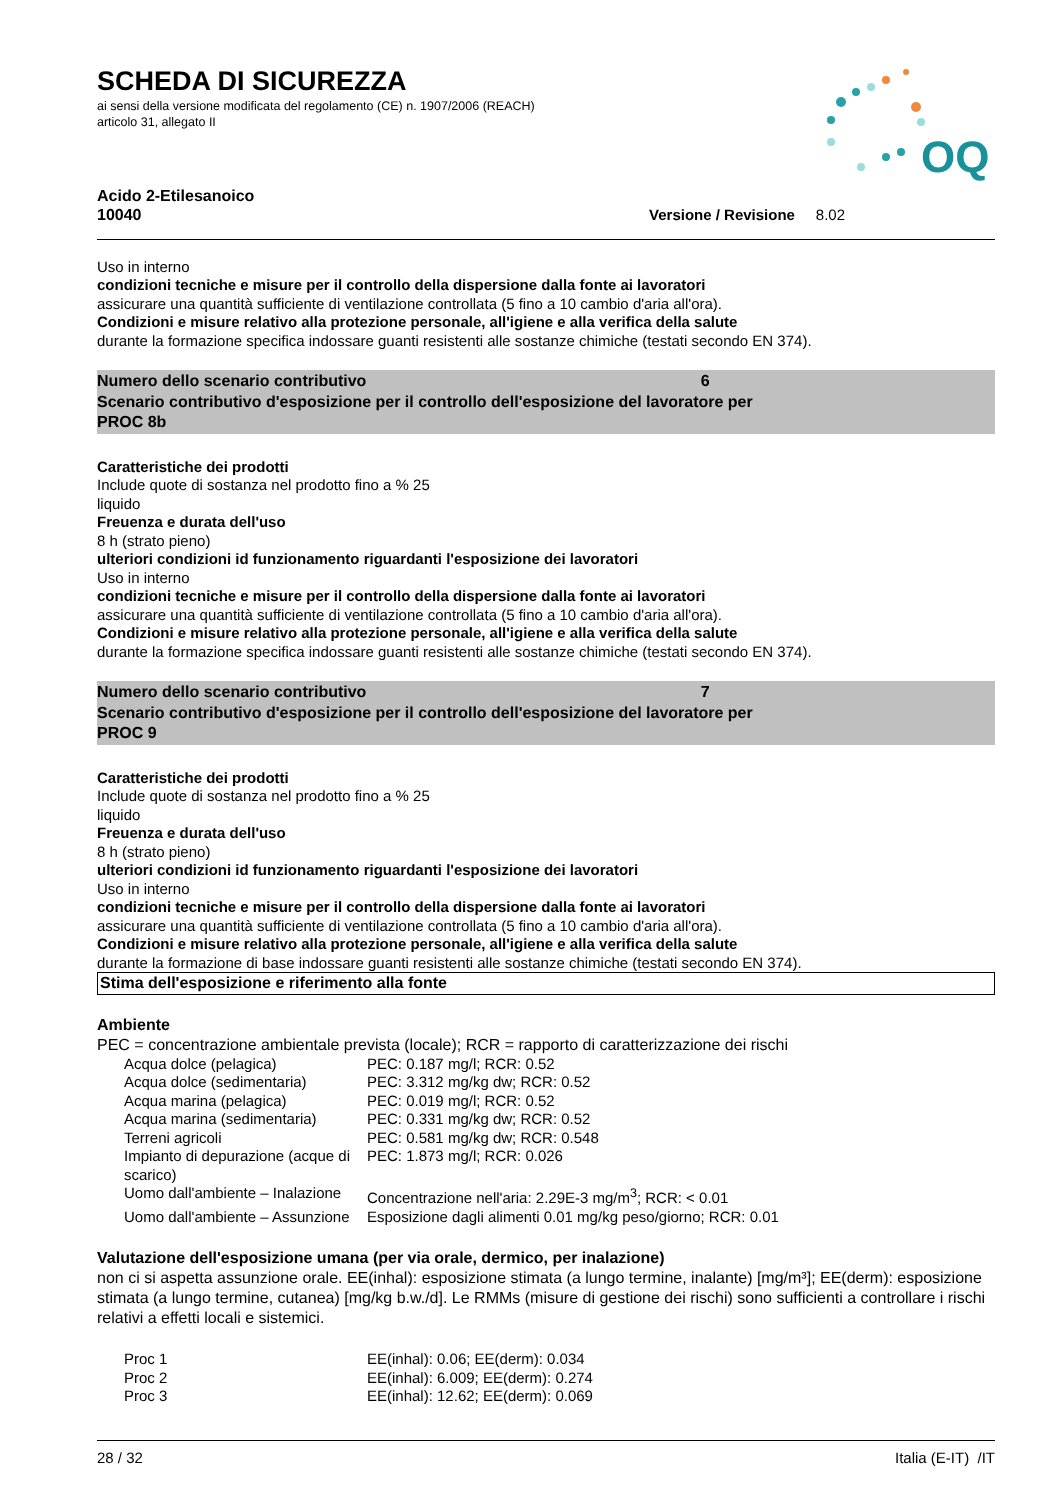OQ
SCHEDA DI SICUREZZA
ai sensi della versione modificata del regolamento (CE) n. 1907/2006 (REACH)
articolo 31, allegato II
Acido 2-Etilesanoico
10040 Versione / Revisione 8.02
Uso in interno
condizioni tecniche e misure per il controllo della dispersione dalla fonte ai lavoratori
assicurare una quantità sufficiente di ventilazione controllata (5 fino a 10 cambio d'aria all'ora).
Condizioni e misure relativo alla protezione personale, all'igiene e alla verifica della salute
durante la formazione specifica indossare guanti resistenti alle sostanze chimiche (testati secondo EN 374).
Numero dello scenario contributivo 6
Scenario contributivo d'esposizione per il controllo dell'esposizione del lavoratore per
PROC 8b
Caratteristiche dei prodotti
Include quote di sostanza nel prodotto fino a % 25
liquido
Freuenza e durata dell'uso
8 h (strato pieno)
ulteriori condizioni id funzionamento riguardanti l'esposizione dei lavoratori
Uso in interno
condizioni tecniche e misure per il controllo della dispersione dalla fonte ai lavoratori
assicurare una quantità sufficiente di ventilazione controllata (5 fino a 10 cambio d'aria all'ora).
Condizioni e misure relativo alla protezione personale, all'igiene e alla verifica della salute
durante la formazione specifica indossare guanti resistenti alle sostanze chimiche (testati secondo EN 374).
Numero dello scenario contributivo 7
Scenario contributivo d'esposizione per il controllo dell'esposizione del lavoratore per
PROC 9
Caratteristiche dei prodotti
Include quote di sostanza nel prodotto fino a % 25
liquido
Freuenza e durata dell'uso
8 h (strato pieno)
ulteriori condizioni id funzionamento riguardanti l'esposizione dei lavoratori
Uso in interno
condizioni tecniche e misure per il controllo della dispersione dalla fonte ai lavoratori
assicurare una quantità sufficiente di ventilazione controllata (5 fino a 10 cambio d'aria all'ora).
Condizioni e misure relativo alla protezione personale, all'igiene e alla verifica della salute
durante la formazione di base indossare guanti resistenti alle sostanze chimiche (testati secondo EN 374).
Stima dell'esposizione e riferimento alla fonte
Ambiente
PEC = concentrazione ambientale prevista (locale); RCR = rapporto di caratterizzazione dei rischi
| Acqua dolce (pelagica) | PEC: 0.187 mg/l; RCR: 0.52 |
| Acqua dolce (sedimentaria) | PEC: 3.312 mg/kg dw; RCR: 0.52 |
| Acqua marina (pelagica) | PEC: 0.019 mg/l; RCR: 0.52 |
| Acqua marina (sedimentaria) | PEC: 0.331 mg/kg dw; RCR: 0.52 |
| Terreni agricoli | PEC: 0.581 mg/kg dw; RCR: 0.548 |
| Impianto di depurazione (acque di scarico) | PEC: 1.873 mg/l; RCR: 0.026 |
| Uomo dall'ambiente – Inalazione | Concentrazione nell'aria: 2.29E-3 mg/m<sup>3</sup>; RCR: < 0.01 |
| Uomo dall'ambiente – Assunzione | Esposizione dagli alimenti 0.01 mg/kg peso/giorno; RCR: 0.01 |
Valutazione dell'esposizione umana (per via orale, dermico, per inalazione)
non ci si aspetta assunzione orale. EE(inhal): esposizione stimata (a lungo termine, inalante) [mg/m³]; EE(derm): esposizione stimata (a lungo termine, cutanea) [mg/kg b.w./d]. Le RMMs (misure di gestione dei rischi) sono sufficienti a controllare i rischi relativi a effetti locali e sistemici.
| Proc 1 | EE(inhal): 0.06; EE(derm): 0.034 |
| Proc 2 | EE(inhal): 6.009; EE(derm): 0.274 |
| Proc 3 | EE(inhal): 12.62; EE(derm): 0.069 |
28 / 32 Italia (E-IT) /IT